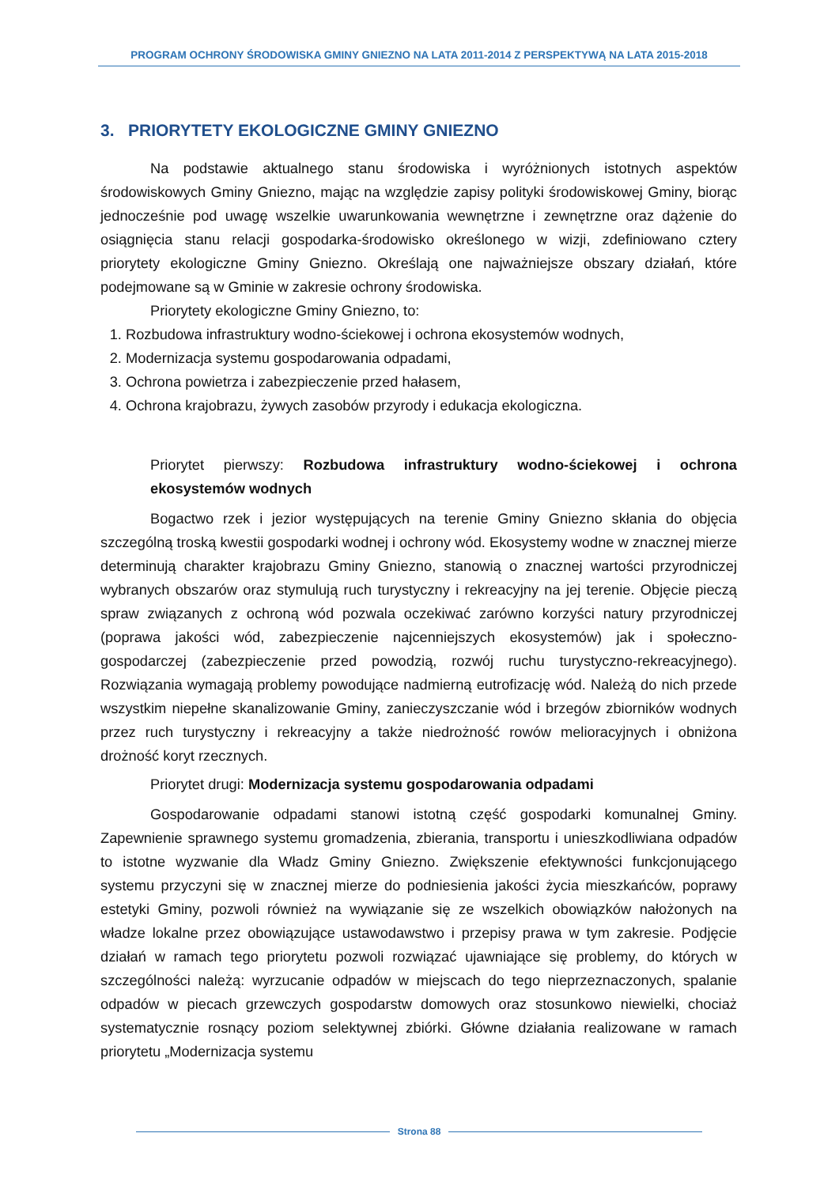PROGRAM OCHRONY ŚRODOWISKA GMINY GNIEZNO NA LATA 2011-2014 Z PERSPEKTYWĄ NA LATA 2015-2018
3. PRIORYTETY EKOLOGICZNE GMINY GNIEZNO
Na podstawie aktualnego stanu środowiska i wyróżnionych istotnych aspektów środowiskowych Gminy Gniezno, mając na względzie zapisy polityki środowiskowej Gminy, biorąc jednocześnie pod uwagę wszelkie uwarunkowania wewnętrzne i zewnętrzne oraz dążenie do osiągnięcia stanu relacji gospodarka-środowisko określonego w wizji, zdefiniowano cztery priorytety ekologiczne Gminy Gniezno. Określają one najważniejsze obszary działań, które podejmowane są w Gminie w zakresie ochrony środowiska.
Priorytety ekologiczne Gminy Gniezno, to:
1. Rozbudowa infrastruktury wodno-ściekowej i ochrona ekosystemów wodnych,
2. Modernizacja systemu gospodarowania odpadami,
3. Ochrona powietrza i zabezpieczenie przed hałasem,
4. Ochrona krajobrazu, żywych zasobów przyrody i edukacja ekologiczna.
Priorytet pierwszy: Rozbudowa infrastruktury wodno-ściekowej i ochrona ekosystemów wodnych
Bogactwo rzek i jezior występujących na terenie Gminy Gniezno skłania do objęcia szczególną troską kwestii gospodarki wodnej i ochrony wód. Ekosystemy wodne w znacznej mierze determinują charakter krajobrazu Gminy Gniezno, stanowią o znacznej wartości przyrodniczej wybranych obszarów oraz stymulują ruch turystyczny i rekreacyjny na jej terenie. Objęcie pieczą spraw związanych z ochroną wód pozwala oczekiwać zarówno korzyści natury przyrodniczej (poprawa jakości wód, zabezpieczenie najcenniejszych ekosystemów) jak i społeczno-gospodarczej (zabezpieczenie przed powodzią, rozwój ruchu turystyczno-rekreacyjnego). Rozwiązania wymagają problemy powodujące nadmierną eutrofizację wód. Należą do nich przede wszystkim niepełne skanalizowanie Gminy, zanieczyszczanie wód i brzegów zbiorników wodnych przez ruch turystyczny i rekreacyjny a także niedrożność rowów melioracyjnych i obniżona drożność koryt rzecznych.
Priorytet drugi: Modernizacja systemu gospodarowania odpadami
Gospodarowanie odpadami stanowi istotną część gospodarki komunalnej Gminy. Zapewnienie sprawnego systemu gromadzenia, zbierania, transportu i unieszkodliwiana odpadów to istotne wyzwanie dla Władz Gminy Gniezno. Zwiększenie efektywności funkcjonującego systemu przyczyni się w znacznej mierze do podniesienia jakości życia mieszkańców, poprawy estetyki Gminy, pozwoli również na wywiązanie się ze wszelkich obowiązków nałożonych na władze lokalne przez obowiązujące ustawodawstwo i przepisy prawa w tym zakresie. Podjęcie działań w ramach tego priorytetu pozwoli rozwiązać ujawniające się problemy, do których w szczególności należą: wyrzucanie odpadów w miejscach do tego nieprzeznaczonych, spalanie odpadów w piecach grzewczych gospodarstw domowych oraz stosunkowo niewielki, chociaż systematycznie rosnący poziom selektywnej zbiórki. Główne działania realizowane w ramach priorytetu „Modernizacja systemu
Strona 88